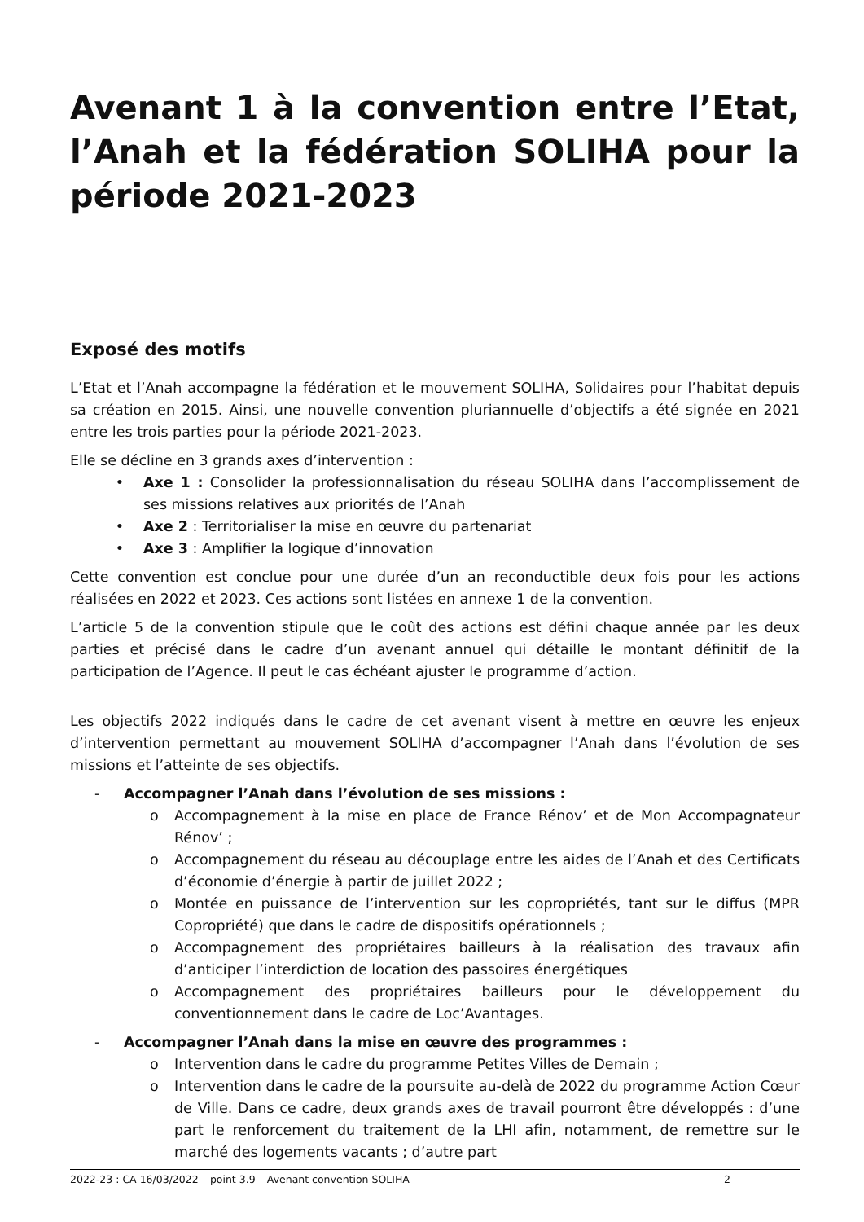Avenant 1 à la convention entre l’Etat, l’Anah et la fédération SOLIHA pour la période 2021-2023
Exposé des motifs
L’Etat et l’Anah accompagne la fédération et le mouvement SOLIHA, Solidaires pour l’habitat depuis sa création en 2015. Ainsi, une nouvelle convention pluriannuelle d’objectifs a été signée en 2021 entre les trois parties pour la période 2021-2023.
Elle se décline en 3 grands axes d’intervention :
• Axe 1 : Consolider la professionnalisation du réseau SOLIHA dans l’accomplissement de ses missions relatives aux priorités de l’Anah
• Axe 2 : Territorialiser la mise en œuvre du partenariat
• Axe 3 : Amplifier la logique d’innovation
Cette convention est conclue pour une durée d’un an reconductible deux fois pour les actions réalisées en 2022 et 2023. Ces actions sont listées en annexe 1 de la convention.
L’article 5 de la convention stipule que le coût des actions est défini chaque année par les deux parties et précisé dans le cadre d’un avenant annuel qui détaille le montant définitif de la participation de l’Agence. Il peut le cas échéant ajuster le programme d’action.
Les objectifs 2022 indiqués dans le cadre de cet avenant visent à mettre en œuvre les enjeux d’intervention permettant au mouvement SOLIHA d’accompagner l’Anah dans l’évolution de ses missions et l’atteinte de ses objectifs.
- Accompagner l’Anah dans l’évolution de ses missions :
o Accompagnement à la mise en place de France Rénov’ et de Mon Accompagnateur Rénov’ ;
o Accompagnement du réseau au découplage entre les aides de l’Anah et des Certificats d’économie d’énergie à partir de juillet 2022 ;
o Montée en puissance de l’intervention sur les copropriétés, tant sur le diffus (MPR Copropriété) que dans le cadre de dispositifs opérationnels ;
o Accompagnement des propriétaires bailleurs à la réalisation des travaux afin d’anticiper l’interdiction de location des passoires énergétiques
o Accompagnement des propriétaires bailleurs pour le développement du conventionnement dans le cadre de Loc’Avantages.
- Accompagner l’Anah dans la mise en œuvre des programmes :
o Intervention dans le cadre du programme Petites Villes de Demain ;
o Intervention dans le cadre de la poursuite au-delà de 2022 du programme Action Cœur de Ville. Dans ce cadre, deux grands axes de travail pourront être développés : d’une part le renforcement du traitement de la LHI afin, notamment, de remettre sur le marché des logements vacants ; d’autre part
2022-23 : CA 16/03/2022 – point 3.9 – Avenant convention SOLIHA 2